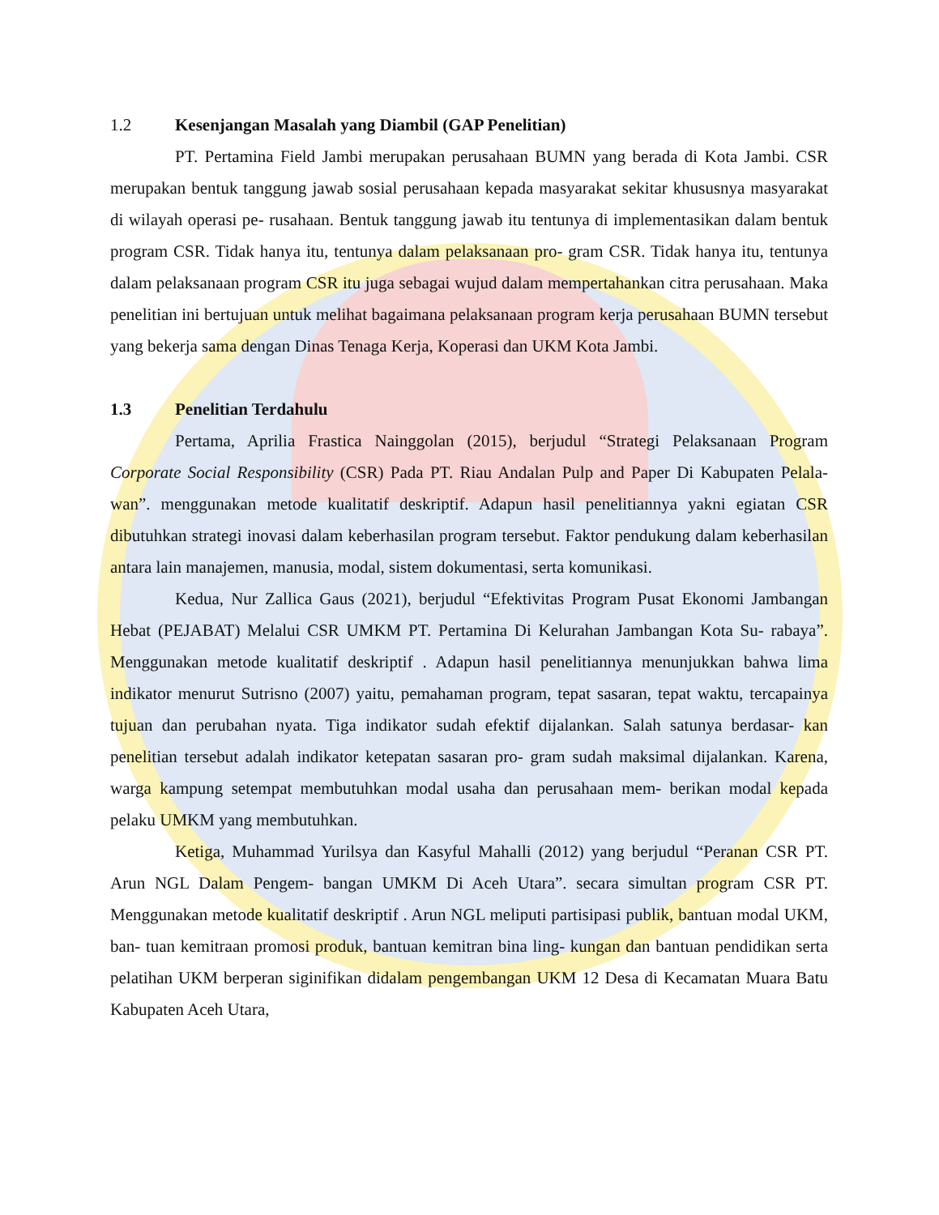1.2 Kesenjangan Masalah yang Diambil (GAP Penelitian)
PT. Pertamina Field Jambi merupakan perusahaan BUMN yang berada di Kota Jambi. CSR merupakan bentuk tanggung jawab sosial perusahaan kepada masyarakat sekitar khususnya masyarakat di wilayah operasi pe- rusahaan. Bentuk tanggung jawab itu tentunya di implementasikan dalam bentuk program CSR. Tidak hanya itu, tentunya dalam pelaksanaan pro- gram CSR. Tidak hanya itu, tentunya dalam pelaksanaan program CSR itu juga sebagai wujud dalam mempertahankan citra perusahaan. Maka penelitian ini bertujuan untuk melihat bagaimana pelaksanaan program kerja perusahaan BUMN tersebut yang bekerja sama dengan Dinas Tenaga Kerja, Koperasi dan UKM Kota Jambi.
1.3 Penelitian Terdahulu
Pertama, Aprilia Frastica Nainggolan (2015), berjudul “Strategi Pelaksanaan Program Corporate Social Responsibility (CSR) Pada PT. Riau Andalan Pulp and Paper Di Kabupaten Pelala- wan”. menggunakan metode kualitatif deskriptif. Adapun hasil penelitiannya yakni egiatan CSR dibutuhkan strategi inovasi dalam keberhasilan program tersebut. Faktor pendukung dalam keberhasilan antara lain manajemen, manusia, modal, sistem dokumentasi, serta komunikasi.
Kedua, Nur Zallica Gaus (2021), berjudul “Efektivitas Program Pusat Ekonomi Jambangan Hebat (PEJABAT) Melalui CSR UMKM PT. Pertamina Di Kelurahan Jambangan Kota Su- rabaya”. Menggunakan metode kualitatif deskriptif . Adapun hasil penelitiannya menunjukkan bahwa lima indikator menurut Sutrisno (2007) yaitu, pemahaman program, tepat sasaran, tepat waktu, tercapainya tujuan dan perubahan nyata. Tiga indikator sudah efektif dijalankan. Salah satunya berdasar- kan penelitian tersebut adalah indikator ketepatan sasaran pro- gram sudah maksimal dijalankan. Karena, warga kampung setempat membutuhkan modal usaha dan perusahaan mem- berikan modal kepada pelaku UMKM yang membutuhkan.
Ketiga, Muhammad Yurilsya dan Kasyful Mahalli (2012) yang berjudul “Peranan CSR PT. Arun NGL Dalam Pengem- bangan UMKM Di Aceh Utara”. secara simultan program CSR PT. Menggunakan metode kualitatif deskriptif . Arun NGL meliputi partisipasi publik, bantuan modal UKM, ban- tuan kemitraan promosi produk, bantuan kemitran bina ling- kungan dan bantuan pendidikan serta pelatihan UKM berperan siginifikan didalam pengembangan UKM 12 Desa di Kecamatan Muara Batu Kabupaten Aceh Utara,